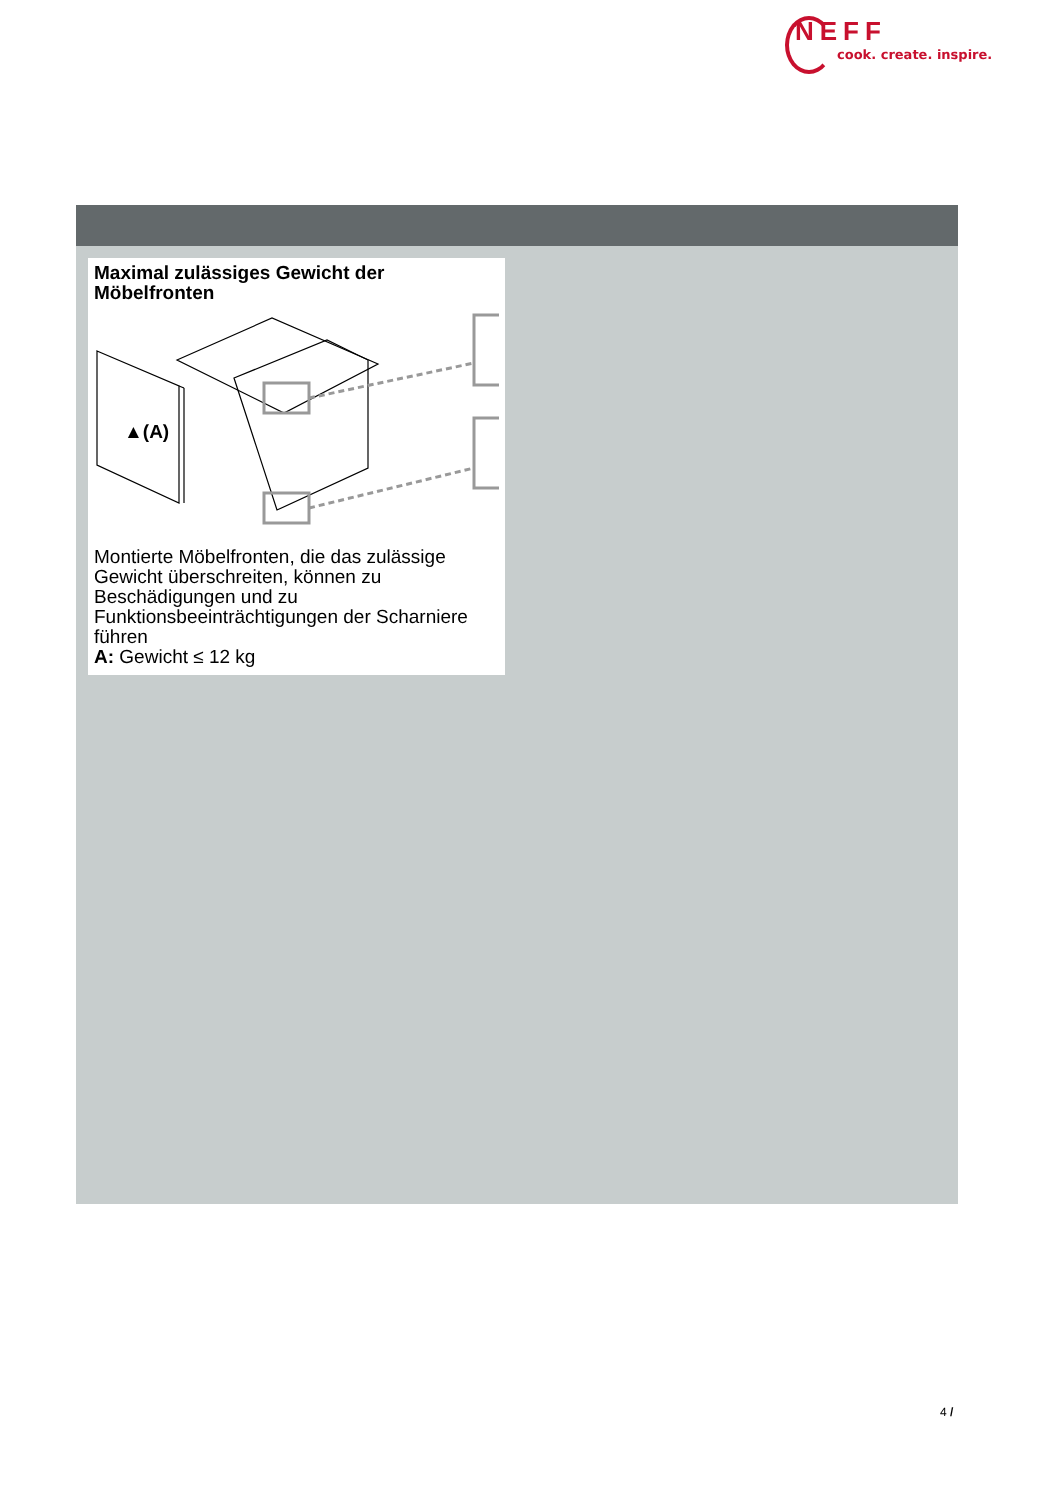NEFF
cook. create. inspire.
Maximal zulässiges Gewicht der Möbelfronten
▲(A)
Montierte Möbelfronten, die das zulässige Gewicht überschreiten, können zu Beschädigungen und zu Funktionsbeeinträchtigungen der Scharniere führen
A: Gewicht ≤ 12 kg
4 /